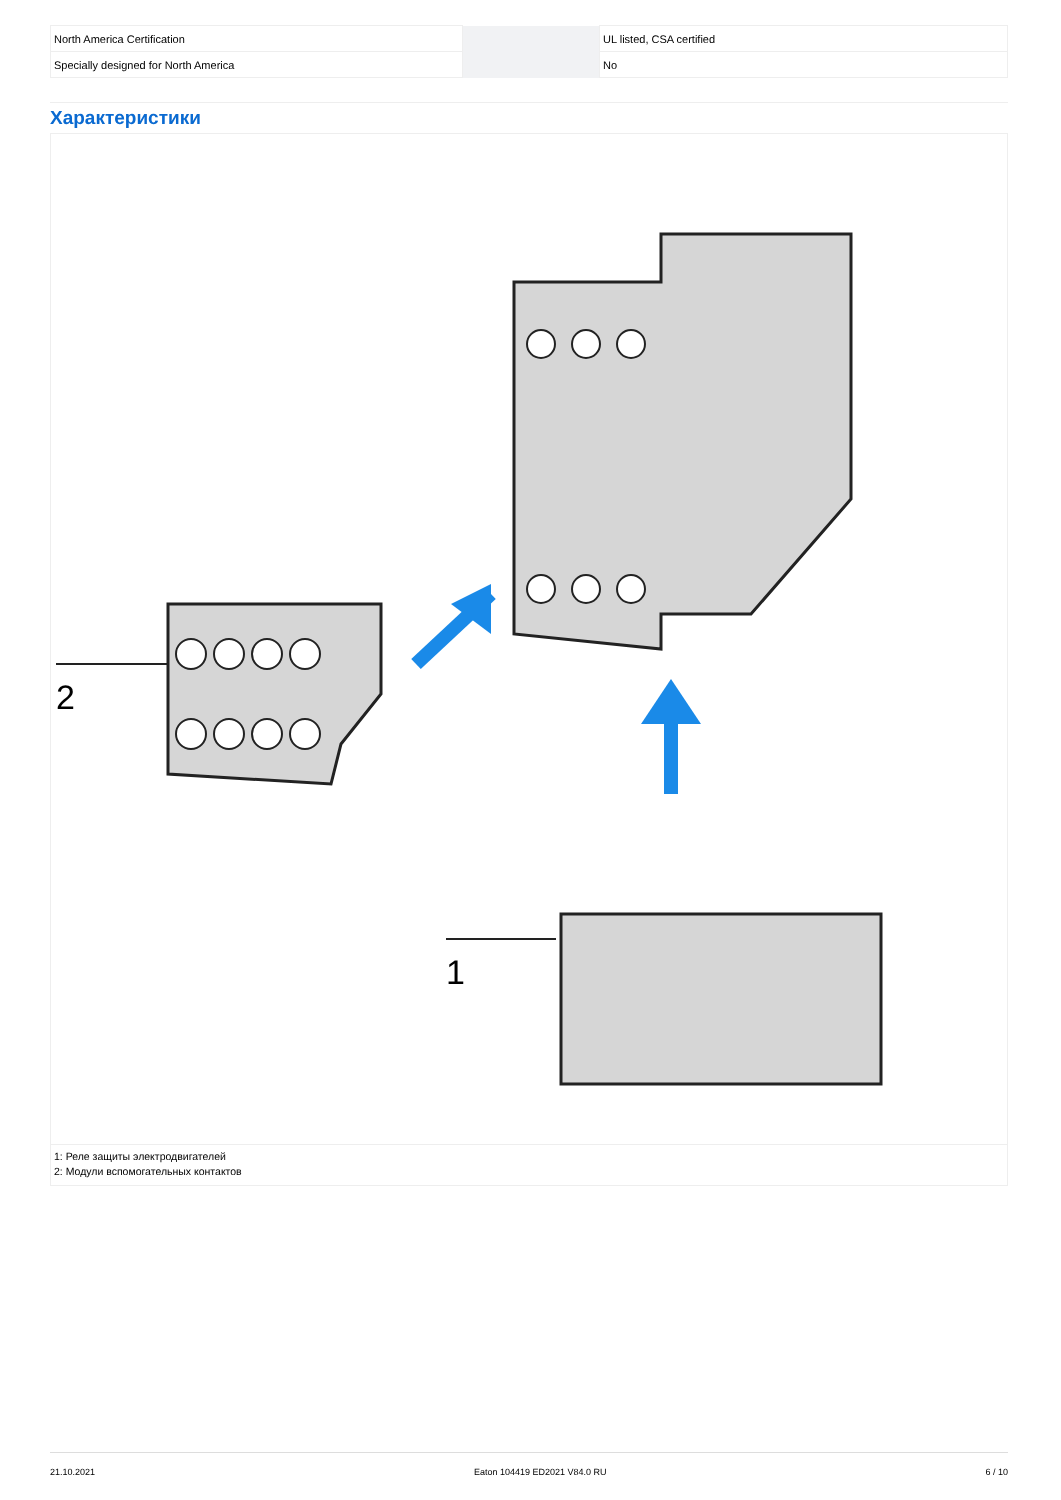| North America Certification | | | UL listed, CSA certified |
| Specially designed for North America | | | No |
Характеристики
2
1
1: Реле защиты электродвигателей
2: Модули вспомогательных контактов
21.10.2021 Eaton 104419 ED2021 V84.0 RU 6 / 10